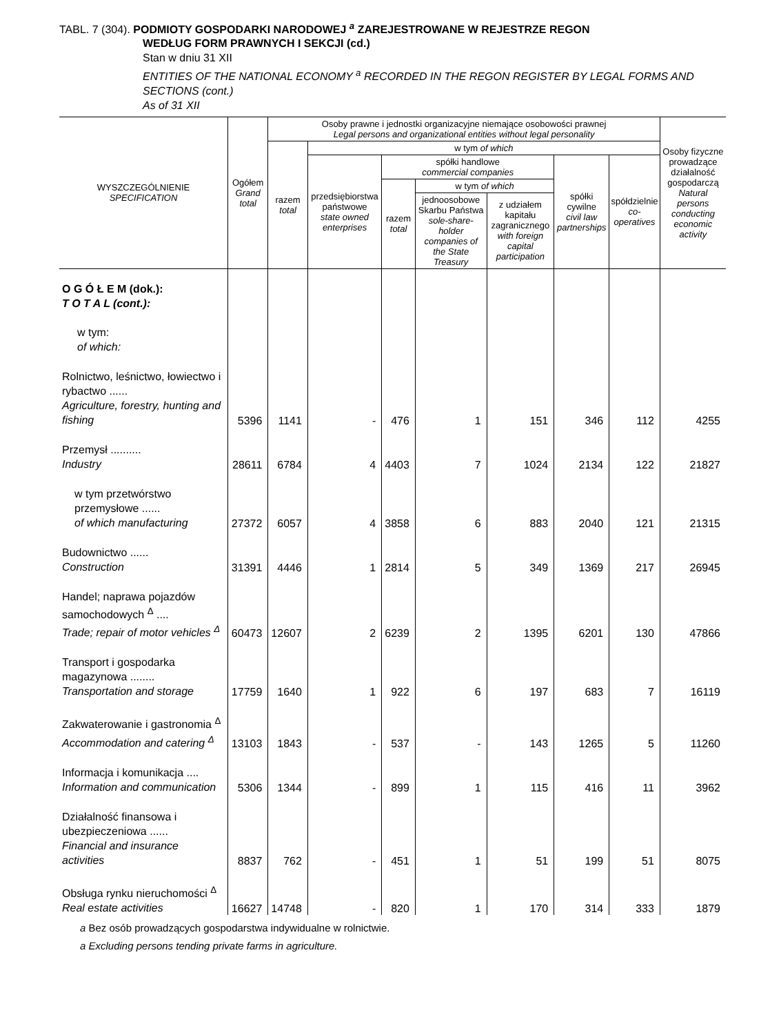TABL. 7 (304). PODMIOTY GOSPODARKI NARODOWEJ <sup>a</sup> ZAREJESTROWANE W REJESTRZE REGON
WEDŁUG FORM PRAWNYCH I SEKCJI (cd.)
Stan w dniu 31 XII
ENTITIES OF THE NATIONAL ECONOMY <sup>a</sup> RECORDED IN THE REGON REGISTER BY LEGAL FORMS AND SECTIONS (cont.)
As of 31 XII
| WYSZCZEGÓLNIENIE SPECIFICATION | Ogółem Grand total | Osoby prawne i jednostki organizacyjne niemające osobowości prawnej Legal persons and organizational entities without legal personality | | | | | | | Osoby fizyczne prowadzące działalność gospodarczą Natural persons conducting economic activity |
| --- | --- | --- | --- | --- | --- | --- | --- | --- | --- |
| | | razem total | w tym of which | | | | | | |
| | | | przedsiębiorstwa państwowe state owned enterprises | spółki handlowe commercial companies | | | spółki cywilne civil law partnerships | spółdzielnie co-operatives | |
| | | | | razem total | w tym of which | | | | |
| | | | | | jednoosobowe Skarbu Państwa sole-share-holder companies of the State Treasury | z udziałem kapitału zagranicznego with foreign capital participation | | | |
| O G Ó Ł E M (dok.): T O T A L (cont.): w tym: of which: | | | | | | | | | |
| Rolnictwo, leśnictwo, łowiectwo i rybactwo ...... Agriculture, forestry, hunting and fishing | 5396 | 1141 | - | 476 | 1 | 151 | 346 | 112 | 4255 |
| Przemysł .......... Industry | 28611 | 6784 | 4 | 4403 | 7 | 1024 | 2134 | 122 | 21827 |
| w tym przetwórstwo przemysłowe ...... of which manufacturing | 27372 | 6057 | 4 | 3858 | 6 | 883 | 2040 | 121 | 21315 |
| Budownictwo ...... Construction | 31391 | 4446 | 1 | 2814 | 5 | 349 | 1369 | 217 | 26945 |
| Handel; naprawa pojazdów samochodowych <sup>Δ</sup> .... Trade; repair of motor vehicles <sup>Δ</sup> | 60473 | 12607 | 2 | 6239 | 2 | 1395 | 6201 | 130 | 47866 |
| Transport i gospodarka magazynowa ........ Transportation and storage | 17759 | 1640 | 1 | 922 | 6 | 197 | 683 | 7 | 16119 |
| Zakwaterowanie i gastronomia <sup>Δ</sup> Accommodation and catering <sup>Δ</sup> | 13103 | 1843 | - | 537 | - | 143 | 1265 | 5 | 11260 |
| Informacja i komunikacja .... Information and communication | 5306 | 1344 | - | 899 | 1 | 115 | 416 | 11 | 3962 |
| Działalność finansowa i ubezpieczeniowa ...... Financial and insurance activities | 8837 | 762 | - | 451 | 1 | 51 | 199 | 51 | 8075 |
| Obsługa rynku nieruchomości <sup>Δ</sup> Real estate activities | 16627 | 14748 | - | 820 | 1 | 170 | 314 | 333 | 1879 |
a Bez osób prowadzących gospodarstwa indywidualne w rolnictwie.
a Excluding persons tending private farms in agriculture.